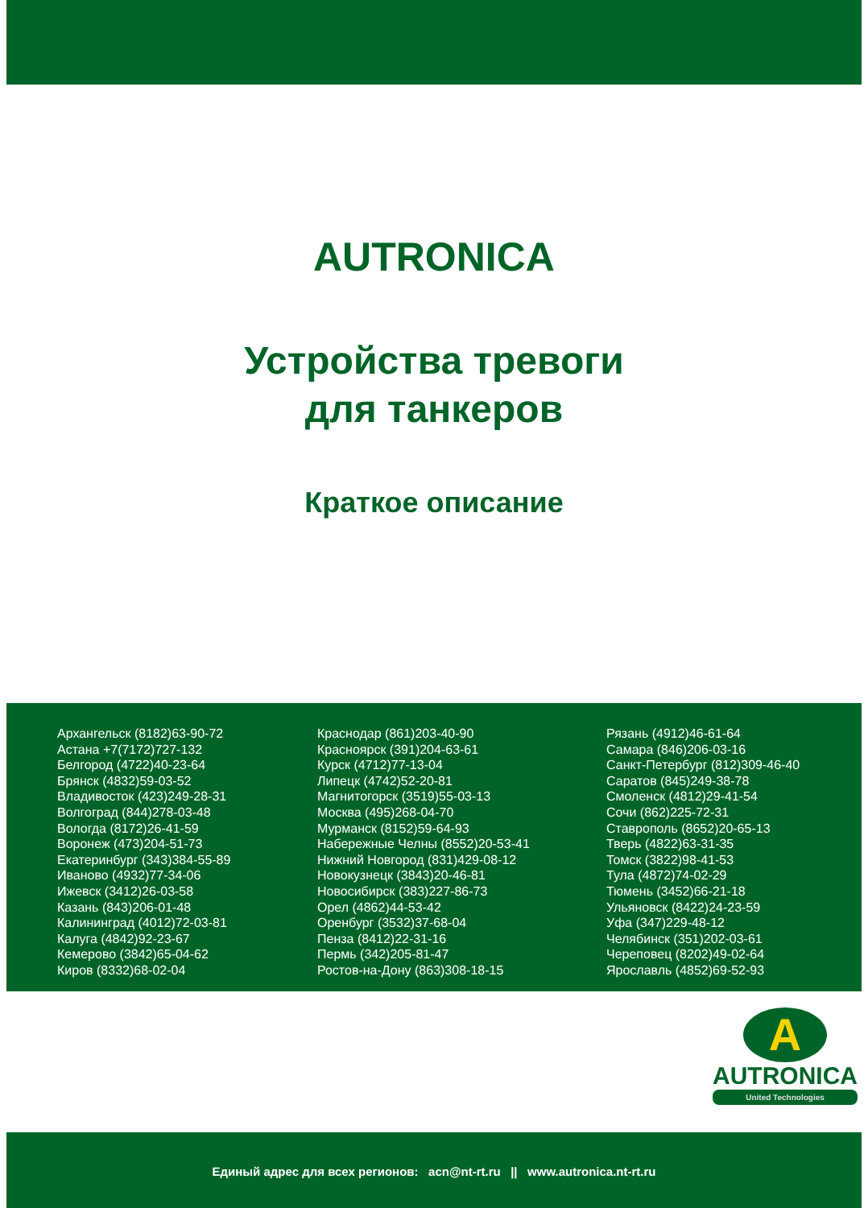AUTRONICA
Устройства тревоги
для танкеров
Краткое описание
Архангельск (8182)63-90-72
Астана +7(7172)727-132
Белгород (4722)40-23-64
Брянск (4832)59-03-52
Владивосток (423)249-28-31
Волгоград (844)278-03-48
Вологда (8172)26-41-59
Воронеж (473)204-51-73
Екатеринбург (343)384-55-89
Иваново (4932)77-34-06
Ижевск (3412)26-03-58
Казань (843)206-01-48
Калининград (4012)72-03-81
Калуга (4842)92-23-67
Кемерово (3842)65-04-62
Киров (8332)68-02-04
Краснодар (861)203-40-90
Красноярск (391)204-63-61
Курск (4712)77-13-04
Липецк (4742)52-20-81
Магнитогорск (3519)55-03-13
Москва (495)268-04-70
Мурманск (8152)59-64-93
Набережные Челны (8552)20-53-41
Нижний Новгород (831)429-08-12
Новокузнецк (3843)20-46-81
Новосибирск (383)227-86-73
Орел (4862)44-53-42
Оренбург (3532)37-68-04
Пенза (8412)22-31-16
Пермь (342)205-81-47
Ростов-на-Дону (863)308-18-15
Рязань (4912)46-61-64
Самара (846)206-03-16
Санкт-Петербург (812)309-46-40
Саратов (845)249-38-78
Смоленск (4812)29-41-54
Сочи (862)225-72-31
Ставрополь (8652)20-65-13
Тверь (4822)63-31-35
Томск (3822)98-41-53
Тула (4872)74-02-29
Тюмень (3452)66-21-18
Ульяновск (8422)24-23-59
Уфа (347)229-48-12
Челябинск (351)202-03-61
Череповец (8202)49-02-64
Ярославль (4852)69-52-93
A
AUTRONICA
United Technologies
Единый адрес для всех регионов: acn@nt-rt.ru || www.autronica.nt-rt.ru